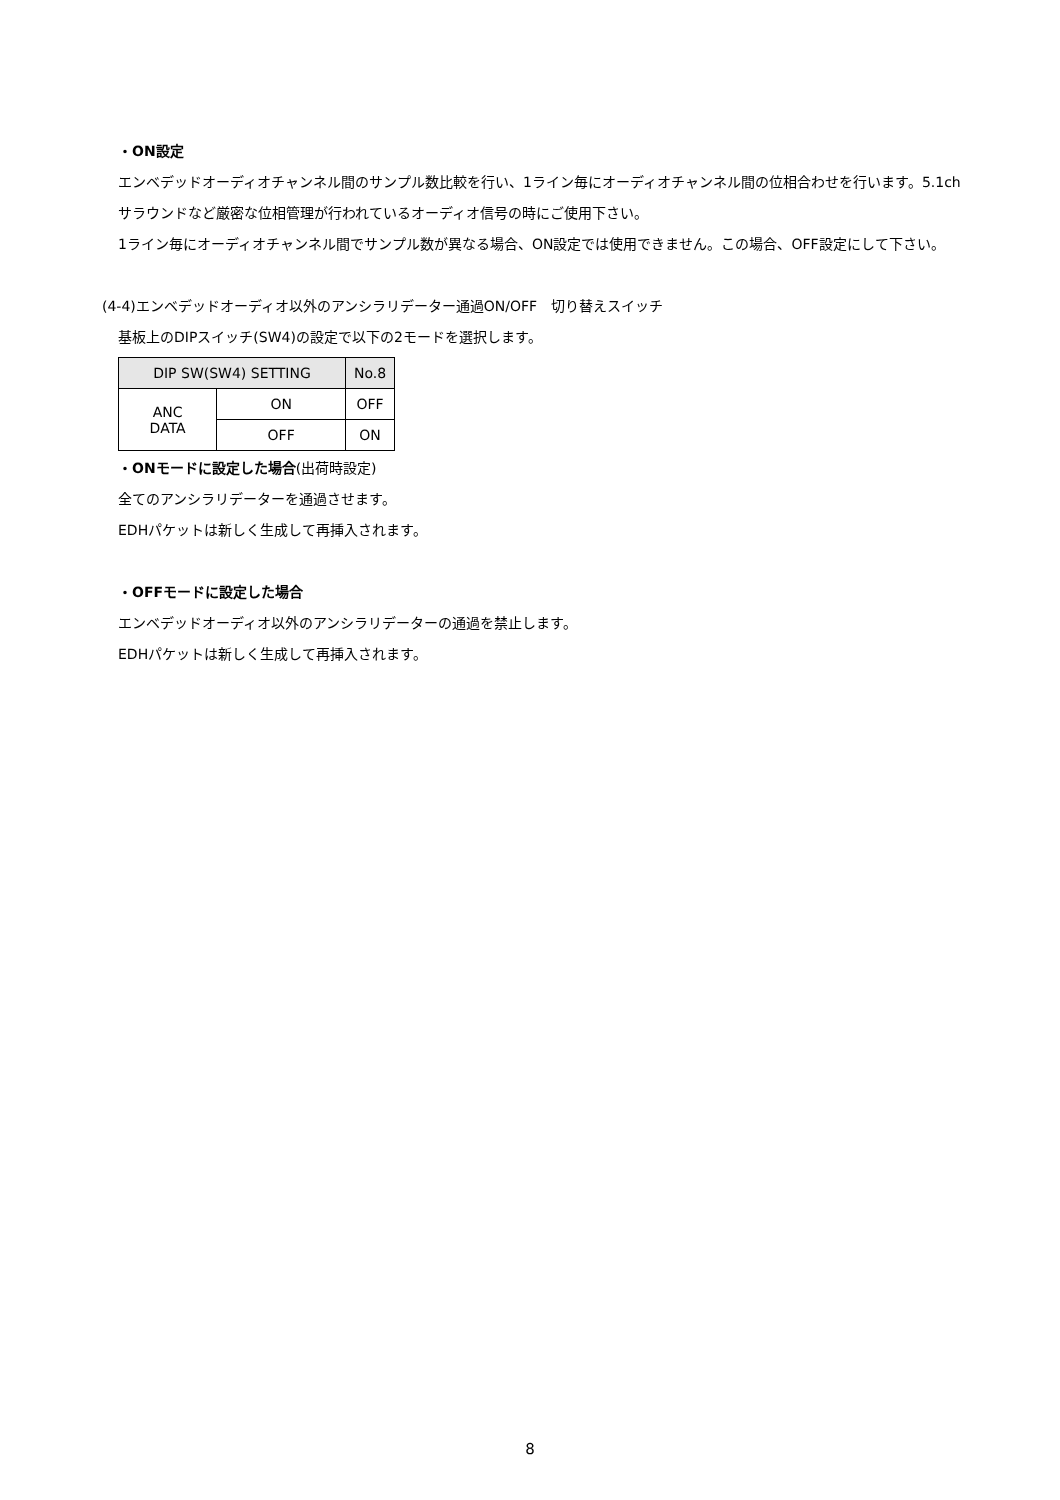・ON設定
エンベデッドオーディオチャンネル間のサンプル数比較を行い、1ライン毎にオーディオチャンネル間の位相合わせを行います。5.1chサラウンドなど厳密な位相管理が行われているオーディオ信号の時にご使用下さい。
1ライン毎にオーディオチャンネル間でサンプル数が異なる場合、ON設定では使用できません。この場合、OFF設定にして下さい。
(4-4)エンベデッドオーディオ以外のアンシラリデーター通過ON/OFF　切り替えスイッチ
基板上のDIPスイッチ(SW4)の設定で以下の2モードを選択します。
| DIP SW(SW4) SETTING | | No.8 |
| --- | --- | --- |
| ANC DATA | ON | OFF |
| | OFF | ON |
・ONモードに設定した場合(出荷時設定)
全てのアンシラリデーターを通過させます。
EDHパケットは新しく生成して再挿入されます。
・OFFモードに設定した場合
エンベデッドオーディオ以外のアンシラリデーターの通過を禁止します。
EDHパケットは新しく生成して再挿入されます。
8